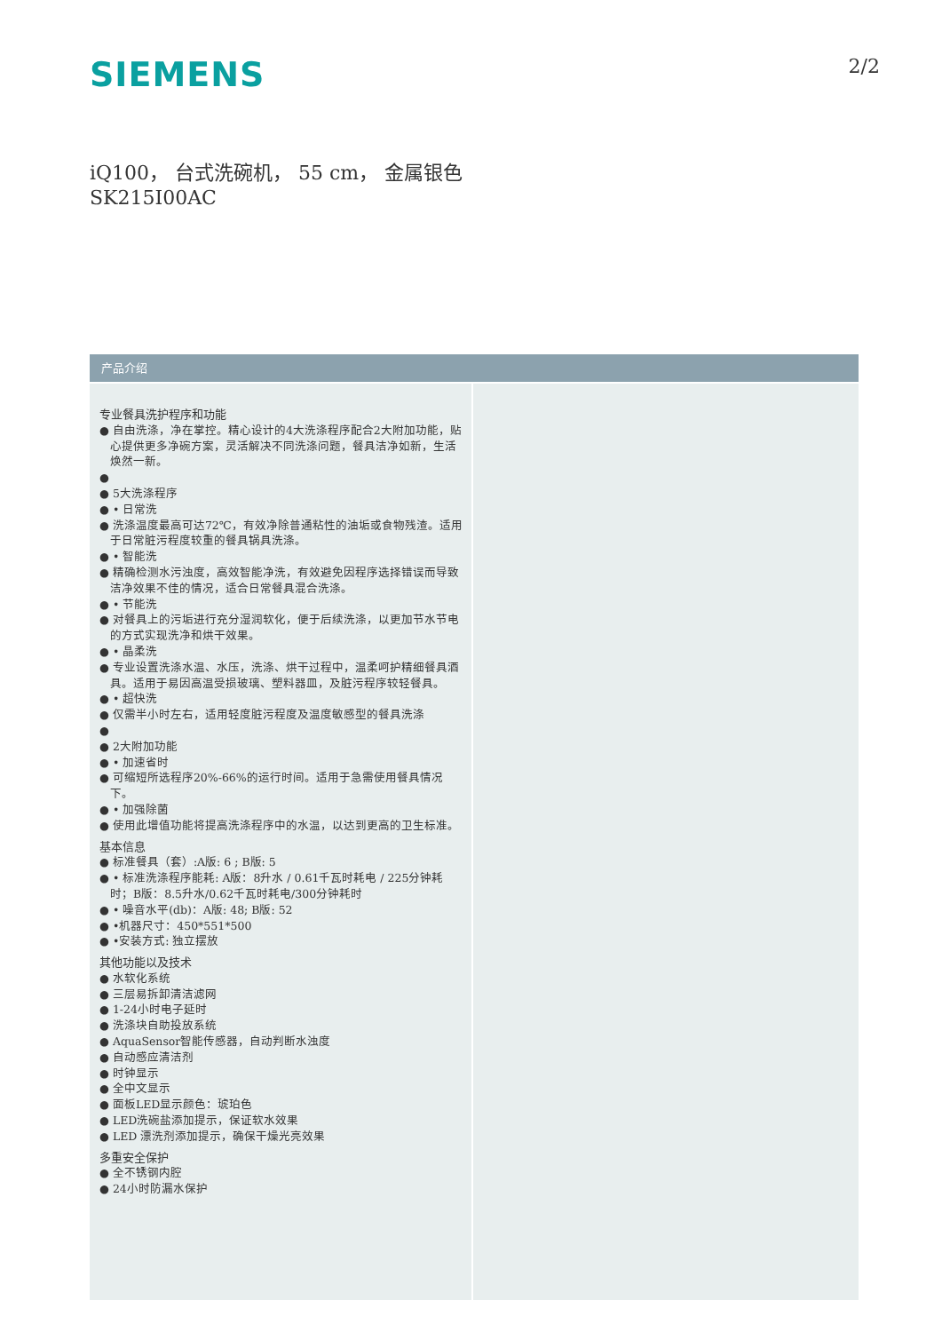SIEMENS
2/2
iQ100， 台式洗碗机， 55 cm， 金属银色
SK215I00AC
产品介绍
专业餐具洗护程序和功能
● 自由洗涤，净在掌控。精心设计的4大洗涤程序配合2大附加功能，贴心提供更多净碗方案，灵活解决不同洗涤问题，餐具洁净如新，生活焕然一新。
●
● 5大洗涤程序
● • 日常洗
● 洗涤温度最高可达72℃，有效净除普通粘性的油垢或食物残渣。适用于日常脏污程度较重的餐具锅具洗涤。
● • 智能洗
● 精确检测水污浊度，高效智能净洗，有效避免因程序选择错误而导致洁净效果不佳的情况，适合日常餐具混合洗涤。
● • 节能洗
● 对餐具上的污垢进行充分湿润软化，便于后续洗涤，以更加节水节电的方式实现洗净和烘干效果。
● • 晶柔洗
● 专业设置洗涤水温、水压，洗涤、烘干过程中，温柔呵护精细餐具酒具。适用于易因高温受损玻璃、塑料器皿，及脏污程序较轻餐具。
● • 超快洗
● 仅需半小时左右，适用轻度脏污程度及温度敏感型的餐具洗涤
●
● 2大附加功能
● • 加速省时
● 可缩短所选程序20%-66%的运行时间。适用于急需使用餐具情况下。
● • 加强除菌
● 使用此增值功能将提高洗涤程序中的水温，以达到更高的卫生标准。
基本信息
● 标准餐具（套）:A版: 6 ; B版: 5
● • 标准洗涤程序能耗: A版：8升水 / 0.61千瓦时耗电 / 225分钟耗时；B版：8.5升水/0.62千瓦时耗电/300分钟耗时
● • 噪音水平(db)：A版: 48; B版: 52
● •机器尺寸：450*551*500
● •安装方式: 独立摆放
其他功能以及技术
● 水软化系统
● 三层易拆卸清洁滤网
● 1-24小时电子延时
● 洗涤块自助投放系统
● AquaSensor智能传感器，自动判断水浊度
● 自动感应清洁剂
● 时钟显示
● 全中文显示
● 面板LED显示颜色：琥珀色
● LED洗碗盐添加提示，保证软水效果
● LED 漂洗剂添加提示，确保干燥光亮效果
多重安全保护
● 全不锈钢内腔
● 24小时防漏水保护